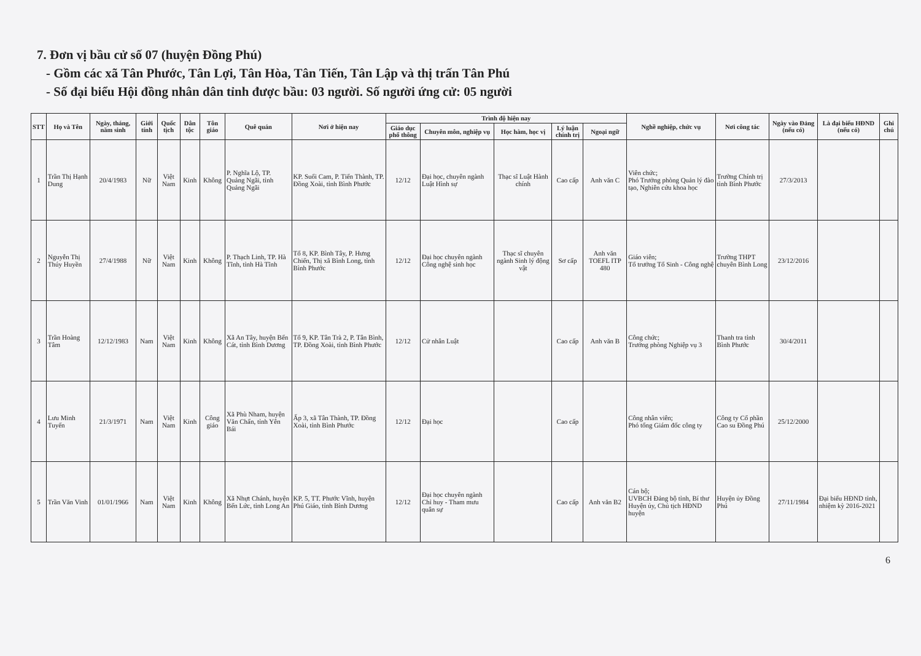7. Đơn vị bầu cử số 07 (huyện Đồng Phú)
- Gồm các xã Tân Phước, Tân Lợi, Tân Hòa, Tân Tiến, Tân Lập và thị trấn Tân Phú
- Số đại biểu Hội đồng nhân dân tỉnh được bầu: 03 người. Số người ứng cử: 05 người
| STT | Họ và Tên | Ngày, tháng, năm sinh | Giới tính | Quốc tịch | Dân tộc | Tôn giáo | Quê quán | Nơi ở hiện nay | Trình độ hiện nay | | | | | Nghề nghiệp, chức vụ | Nơi công tác | Ngày vào Đảng (nếu có) | Là đại biểu HĐND (nếu có) | Ghi chú |
| --- | --- | --- | --- | --- | --- | --- | --- | --- | --- | --- | --- | --- | --- | --- | --- | --- | --- | --- |
| | | | | | | | | | Giáo dục phổ thông | Chuyên môn, nghiệp vụ | Học hàm, học vị | Lý luận chính trị | Ngoại ngữ | | | | | |
| 1 | Trần Thị Hạnh Dung | 20/4/1983 | Nữ | Việt Nam | Kinh | Không | P. Nghĩa Lộ, TP. Quảng Ngãi, tỉnh Quảng Ngãi | KP. Suối Cam, P. Tiến Thành, TP. Đồng Xoài, tỉnh Bình Phước | 12/12 | Đại học, chuyên ngành Luật Hình sự | Thạc sĩ Luật Hành chính | Cao cấp | Anh văn C | Viên chức; Phó Trưởng phòng Quản lý đào tạo, Nghiên cứu khoa học | Trường Chính trị tỉnh Bình Phước | 27/3/2013 | | |
| 2 | Nguyễn Thị Thúy Huyền | 27/4/1988 | Nữ | Việt Nam | Kinh | Không | P. Thạch Linh, TP. Hà Tĩnh, tỉnh Hà Tĩnh | Tổ 8, KP. Bình Tây, P. Hưng Chiến, Thị xã Bình Long, tỉnh Bình Phước | 12/12 | Đại học chuyên ngành Công nghệ sinh học | Thạc sĩ chuyên ngành Sinh lý động vật | Sơ cấp | Anh văn TOEFL ITP 480 | Giáo viên; Tổ trưởng Tổ Sinh - Công nghệ | Trường THPT chuyên Bình Long | 23/12/2016 | | |
| 3 | Trần Hoàng Tâm | 12/12/1983 | Nam | Việt Nam | Kinh | Không | Xã An Tây, huyện Bến Cát, tỉnh Bình Dương | Tổ 9, KP. Tân Trà 2, P. Tân Bình, TP. Đồng Xoài, tỉnh Bình Phước | 12/12 | Cử nhân Luật | | Cao cấp | Anh văn B | Công chức; Trưởng phòng Nghiệp vụ 3 | Thanh tra tỉnh Bình Phước | 30/4/2011 | | |
| 4 | Lưu Minh Tuyến | 21/3/1971 | Nam | Việt Nam | Kinh | Công giáo | Xã Phù Nham, huyện Văn Chấn, tỉnh Yên Bái | Ấp 3, xã Tân Thành, TP. Đồng Xoài, tỉnh Bình Phước | 12/12 | Đại học | | Cao cấp | | Công nhân viên; Phó tổng Giám đốc công ty | Công ty Cổ phần Cao su Đồng Phú | 25/12/2000 | | |
| 5 | Trần Văn Vinh | 01/01/1966 | Nam | Việt Nam | Kinh | Không | Xã Nhựt Chánh, huyện Bến Lức, tỉnh Long An | KP. 5, TT. Phước Vĩnh, huyện Phú Giáo, tỉnh Bình Dương | 12/12 | Đại học chuyên ngành Chỉ huy - Tham mưu quân sự | | Cao cấp | Anh văn B2 | Cán bộ; UVBCH Đảng bộ tỉnh, Bí thư Huyện ủy, Chủ tịch HĐND huyện | Huyện ủy Đồng Phú | 27/11/1984 | Đại biểu HĐND tỉnh, nhiệm kỳ 2016-2021 | |
6